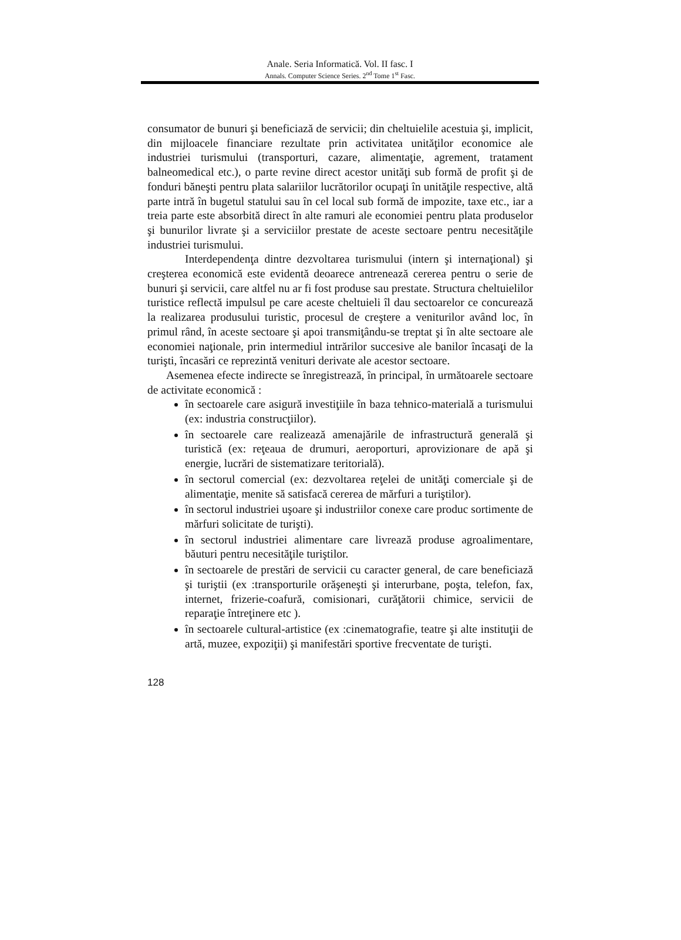Anale. Seria Informatică. Vol. II fasc. I
Annals. Computer Science Series. 2<sup>nd</sup> Tome 1<sup>st</sup> Fasc.
consumator de bunuri şi beneficiază de servicii; din cheltuielile acestuia şi, implicit, din mijloacele financiare rezultate prin activitatea unităţilor economice ale industriei turismului (transporturi, cazare, alimentaţie, agrement, tratament balneomedical etc.), o parte revine direct acestor unităţi sub formă de profit şi de fonduri băneşti pentru plata salariilor lucrătorilor ocupaţi în unităţile respective, altă parte intră în bugetul statului sau în cel local sub formă de impozite, taxe etc., iar a treia parte este absorbită direct în alte ramuri ale economiei pentru plata produselor şi bunurilor livrate şi a serviciilor prestate de aceste sectoare pentru necesităţile industriei turismului.
Interdependenţa dintre dezvoltarea turismului (intern şi internaţional) şi creşterea economică este evidentă deoarece antrenează cererea pentru o serie de bunuri şi servicii, care altfel nu ar fi fost produse sau prestate. Structura cheltuielilor turistice reflectă impulsul pe care aceste cheltuieli îl dau sectoarelor ce concurează la realizarea produsului turistic, procesul de creştere a veniturilor având loc, în primul rând, în aceste sectoare şi apoi transmiţându-se treptat şi în alte sectoare ale economiei naţionale, prin intermediul intrărilor succesive ale banilor încasaţi de la turişti, încasări ce reprezintă venituri derivate ale acestor sectoare.
Asemenea efecte indirecte se înregistrează, în principal, în următoarele sectoare de activitate economică :
în sectoarele care asigură investiţiile în baza tehnico-materială a turismului (ex: industria construcţiilor).
în sectoarele care realizează amenajările de infrastructură generală şi turistică (ex: reţeaua de drumuri, aeroporturi, aprovizionare de apă şi energie, lucrări de sistematizare teritorială).
în sectorul comercial (ex: dezvoltarea reţelei de unităţi comerciale şi de alimentaţie, menite să satisfacă cererea de mărfuri a turiştilor).
în sectorul industriei uşoare şi industriilor conexe care produc sortimente de mărfuri solicitate de turişti).
în sectorul industriei alimentare care livrează produse agroalimentare, băuturi pentru necesităţile turiştilor.
în sectoarele de prestări de servicii cu caracter general, de care beneficiază şi turiştii (ex :transporturile orăşeneşti şi interurbane, poşta, telefon, fax, internet, frizerie-coafură, comisionari, curăţătorii chimice, servicii de reparaţie întreţinere etc ).
în sectoarele cultural-artistice (ex :cinematografie, teatre şi alte instituţii de artă, muzee, expoziţii) şi manifestări sportive frecventate de turişti.
128